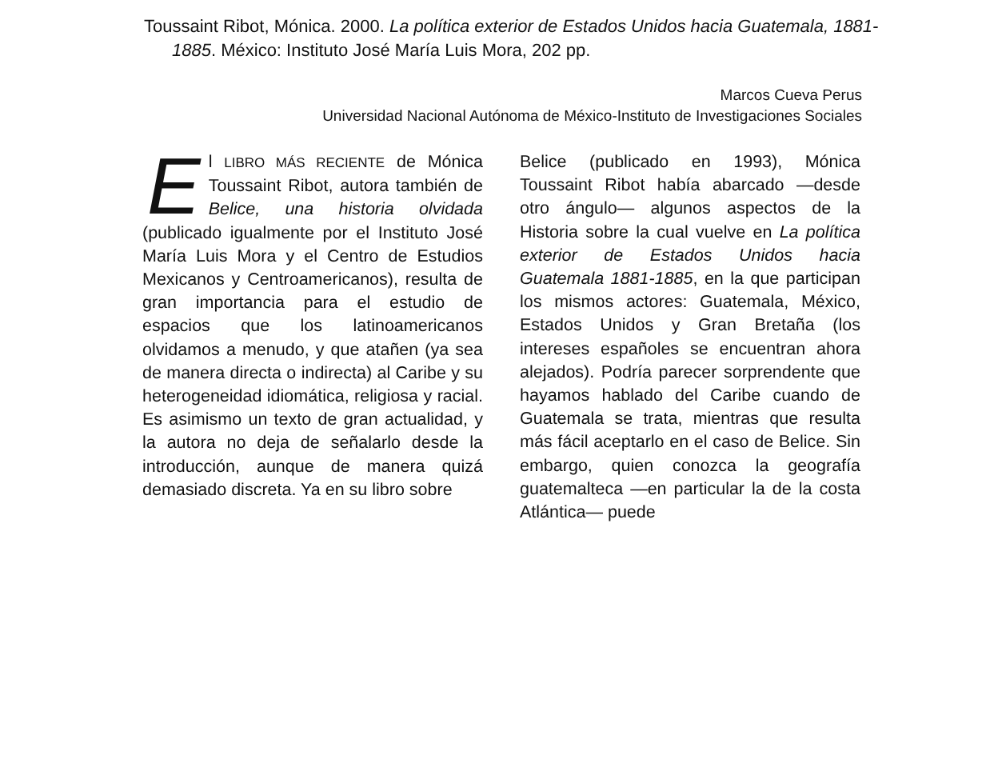Toussaint Ribot, Mónica. 2000. La política exterior de Estados Unidos hacia Guatemala, 1881-1885. México: Instituto José María Luis Mora, 202 pp.
Marcos Cueva Perus
Universidad Nacional Autónoma de México-Instituto de Investigaciones Sociales
El LIBRO MÁS RECIENTE de Mónica Toussaint Ribot, autora también de Belice, una historia olvidada (publicado igualmente por el Instituto José María Luis Mora y el Centro de Estudios Mexicanos y Centroamericanos), resulta de gran importancia para el estudio de espacios que los latinoamericanos olvidamos a menudo, y que atañen (ya sea de manera directa o indirecta) al Caribe y su heterogeneidad idiomática, religiosa y racial. Es asimismo un texto de gran actualidad, y la autora no deja de señalarlo desde la introducción, aunque de manera quizá demasiado discreta. Ya en su libro sobre
Belice (publicado en 1993), Mónica Toussaint Ribot había abarcado —desde otro ángulo— algunos aspectos de la Historia sobre la cual vuelve en La política exterior de Estados Unidos hacia Guatemala 1881-1885, en la que participan los mismos actores: Guatemala, México, Estados Unidos y Gran Bretaña (los intereses españoles se encuentran ahora alejados). Podría parecer sorprendente que hayamos hablado del Caribe cuando de Guatemala se trata, mientras que resulta más fácil aceptarlo en el caso de Belice. Sin embargo, quien conozca la geografía guatemalteca —en particular la de la costa Atlántica— puede